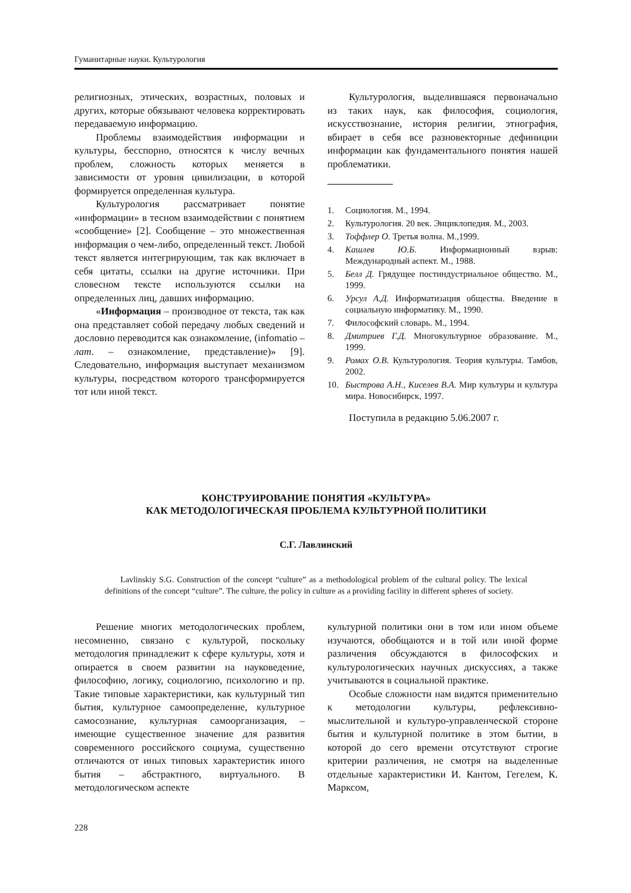Гуманитарные науки. Культурология
религиозных, этических, возрастных, половых и других, которые обязывают человека корректировать передаваемую информацию.
Проблемы взаимодействия информации и культуры, бесспорно, относятся к числу вечных проблем, сложность которых меняется в зависимости от уровня цивилизации, в которой формируется определенная культура.
Культурология рассматривает понятие «информации» в тесном взаимодействии с понятием «сообщение» [2]. Сообщение – это множественная информация о чем-либо, определенный текст. Любой текст является интегрирующим, так как включает в себя цитаты, ссылки на другие источники. При словесном тексте используются ссылки на определенных лиц, давших информацию.
«Информация – производное от текста, так как она представляет собой передачу любых сведений и дословно переводится как ознакомление, (infomatio – лат. – ознакомление, представление)» [9]. Следовательно, информация выступает механизмом культуры, посредством которого трансформируется тот или иной текст.
Культурология, выделившаяся первоначально из таких наук, как философия, социология, искусствознание, история религии, этнография, вбирает в себя все разновекторные дефиниции информации как фундаментального понятия нашей проблематики.
1. Социология. М., 1994.
2. Культурология. 20 век. Энциклопедия. М., 2003.
3. Тоффлер О. Третья волна. М.,1999.
4. Кашлев Ю.Б. Информационный взрыв: Международный аспект. М., 1988.
5. Белл Д. Грядущее постиндустриальное общество. М., 1999.
6. Урсул А.Д. Информатизация общества. Введение в социальную информатику. М., 1990.
7. Философский словарь. М., 1994.
8. Дмитриев Г.Д. Многокультурное образование. М., 1999.
9. Ромах О.В. Культурология. Теория культуры. Тамбов, 2002.
10. Быстрова А.Н., Киселев В.А. Мир культуры и культура мира. Новосибирск, 1997.
Поступила в редакцию 5.06.2007 г.
КОНСТРУИРОВАНИЕ ПОНЯТИЯ «КУЛЬТУРА»
КАК МЕТОДОЛОГИЧЕСКАЯ ПРОБЛЕМА КУЛЬТУРНОЙ ПОЛИТИКИ
С.Г. Лавлинский
Lavlinskiy S.G. Construction of the concept “culture” as a methodological problem of the cultural policy. The lexical definitions of the concept “culture”. The culture, the policy in culture as a providing facility in different spheres of society.
Решение многих методологических проблем, несомненно, связано с культурой, поскольку методология принадлежит к сфере культуры, хотя и опирается в своем развитии на науковедение, философию, логику, социологию, психологию и пр. Такие типовые характеристики, как культурный тип бытия, культурное самоопределение, культурное самосознание, культурная самоорганизация, – имеющие существенное значение для развития современного российского социума, существенно отличаются от иных типовых характеристик иного бытия – абстрактного, виртуального. В методологическом аспекте
культурной политики они в том или ином объеме изучаются, обобщаются и в той или иной форме различения обсуждаются в философских и культурологических научных дискуссиях, а также учитываются в социальной практике.
Особые сложности нам видятся применительно к методологии культуры, рефлексивно-мыслительной и культуро-управленческой стороне бытия и культурной политике в этом бытии, в которой до сего времени отсутствуют строгие критерии различения, не смотря на выделенные отдельные характеристики И. Кантом, Гегелем, К. Марксом,
228